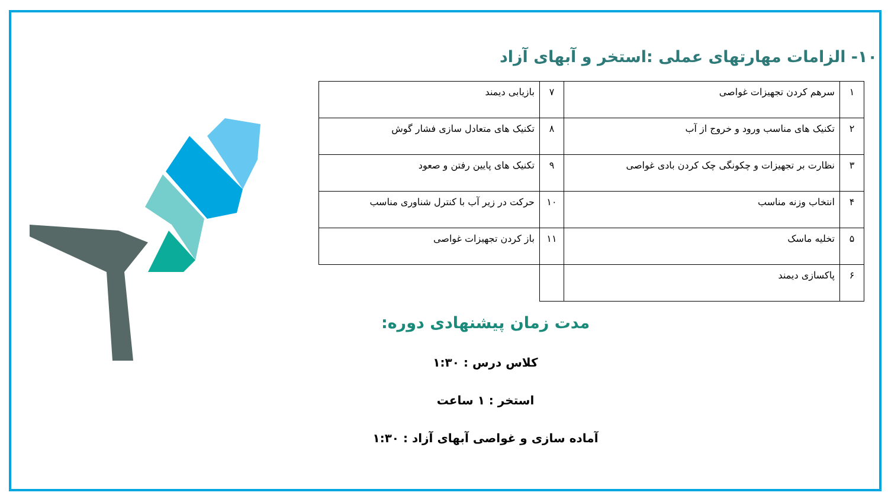۱۰- الزامات مهارتهای عملی :استخر و آبهای آزاد
| ۱ | سرهم کردن تجهیزات غواصی | ۷ | بازیابی دیمند |
| ۲ | تکنیک های مناسب ورود و خروج از آب | ۸ | تکنیک های متعادل سازی فشار گوش |
| ۳ | نظارت بر تجهیزات و چکونگی چک کردن بادی غواصی | ۹ | تکنیک های پایین رفتن و صعود |
| ۴ | انتخاب وزنه مناسب | ۱۰ | حرکت در زیر آب با کنترل شناوری مناسب |
| ۵ | تخلیه ماسک | ۱۱ | باز کردن تجهیزات غواصی |
| ۶ | پاکسازی دیمند | | |
مدت زمان پیشنهادی دوره:
کلاس درس : ۱:۳۰
استخر : ۱ ساعت
آماده سازی و غواصی آبهای آزاد : ۱:۳۰